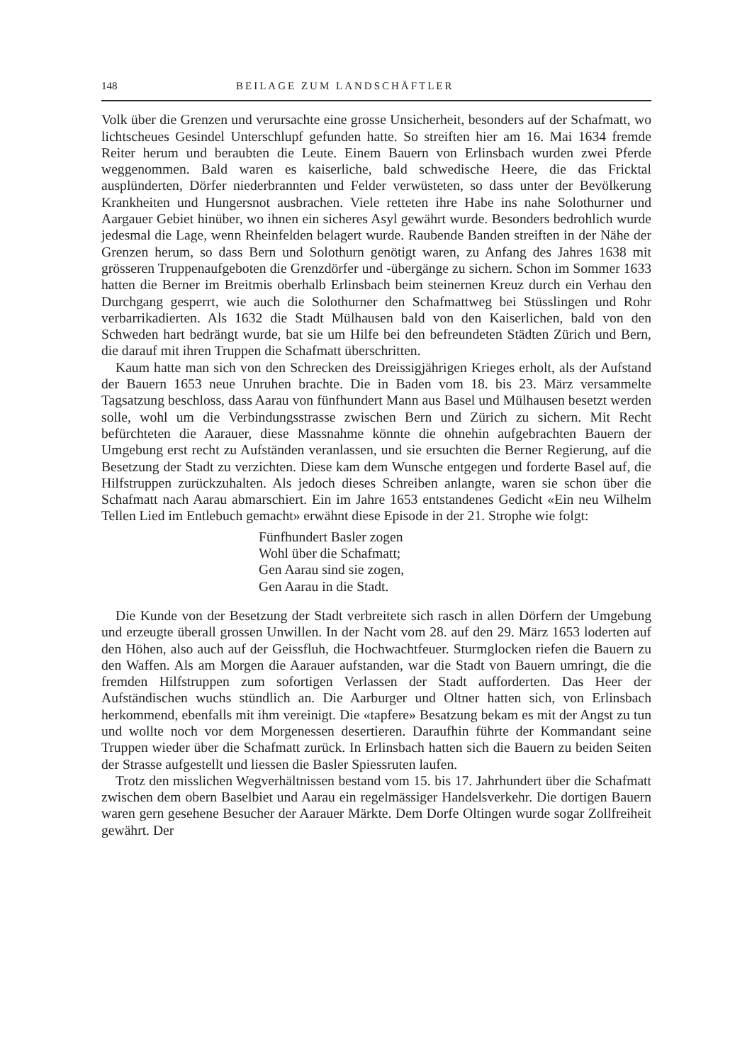148 BEILAGE ZUM LANDSCHÄFTLER
Volk über die Grenzen und verursachte eine grosse Unsicherheit, besonders auf der Schafmatt, wo lichtscheues Gesindel Unterschlupf gefunden hatte. So streiften hier am 16. Mai 1634 fremde Reiter herum und beraubten die Leute. Einem Bauern von Erlinsbach wurden zwei Pferde weggenommen. Bald waren es kaiserliche, bald schwedische Heere, die das Fricktal ausplünderten, Dörfer niederbrannten und Felder verwüsteten, so dass unter der Bevölkerung Krankheiten und Hungersnot ausbrachen. Viele retteten ihre Habe ins nahe Solothurner und Aargauer Gebiet hinüber, wo ihnen ein sicheres Asyl gewährt wurde. Besonders bedrohlich wurde jedesmal die Lage, wenn Rheinfelden belagert wurde. Raubende Banden streiften in der Nähe der Grenzen herum, so dass Bern und Solothurn genötigt waren, zu Anfang des Jahres 1638 mit grösseren Truppenaufgeboten die Grenzdörfer und -übergänge zu sichern. Schon im Sommer 1633 hatten die Berner im Breitmis oberhalb Erlinsbach beim steinernen Kreuz durch ein Verhau den Durchgang gesperrt, wie auch die Solothurner den Schafmattweg bei Stüsslingen und Rohr verbarrikadierten. Als 1632 die Stadt Mülhausen bald von den Kaiserlichen, bald von den Schweden hart bedrängt wurde, bat sie um Hilfe bei den befreundeten Städten Zürich und Bern, die darauf mit ihren Truppen die Schafmatt überschritten.
Kaum hatte man sich von den Schrecken des Dreissigjährigen Krieges erholt, als der Aufstand der Bauern 1653 neue Unruhen brachte. Die in Baden vom 18. bis 23. März versammelte Tagsatzung beschloss, dass Aarau von fünfhundert Mann aus Basel und Mülhausen besetzt werden solle, wohl um die Verbindungsstrasse zwischen Bern und Zürich zu sichern. Mit Recht befürchteten die Aarauer, diese Massnahme könnte die ohnehin aufgebrachten Bauern der Umgebung erst recht zu Aufständen veranlassen, und sie ersuchten die Berner Regierung, auf die Besetzung der Stadt zu verzichten. Diese kam dem Wunsche entgegen und forderte Basel auf, die Hilfstruppen zurückzuhalten. Als jedoch dieses Schreiben anlangte, waren sie schon über die Schafmatt nach Aarau abmarschiert. Ein im Jahre 1653 entstandenes Gedicht «Ein neu Wilhelm Tellen Lied im Entlebuch gemacht» erwähnt diese Episode in der 21. Strophe wie folgt:
Fünfhundert Basler zogen
Wohl über die Schafmatt;
Gen Aarau sind sie zogen,
Gen Aarau in die Stadt.
Die Kunde von der Besetzung der Stadt verbreitete sich rasch in allen Dörfern der Umgebung und erzeugte überall grossen Unwillen. In der Nacht vom 28. auf den 29. März 1653 loderten auf den Höhen, also auch auf der Geissfluh, die Hochwachtfeuer. Sturmglocken riefen die Bauern zu den Waffen. Als am Morgen die Aarauer aufstanden, war die Stadt von Bauern umringt, die die fremden Hilfstruppen zum sofortigen Verlassen der Stadt aufforderten. Das Heer der Aufständischen wuchs stündlich an. Die Aarburger und Oltner hatten sich, von Erlinsbach herkommend, ebenfalls mit ihm vereinigt. Die «tapfere» Besatzung bekam es mit der Angst zu tun und wollte noch vor dem Morgenessen desertieren. Daraufhin führte der Kommandant seine Truppen wieder über die Schafmatt zurück. In Erlinsbach hatten sich die Bauern zu beiden Seiten der Strasse aufgestellt und liessen die Basler Spiessruten laufen.
Trotz den misslichen Wegverhältnissen bestand vom 15. bis 17. Jahrhundert über die Schafmatt zwischen dem obern Baselbiet und Aarau ein regelmässiger Handelsverkehr. Die dortigen Bauern waren gern gesehene Besucher der Aarauer Märkte. Dem Dorfe Oltingen wurde sogar Zollfreiheit gewährt. Der